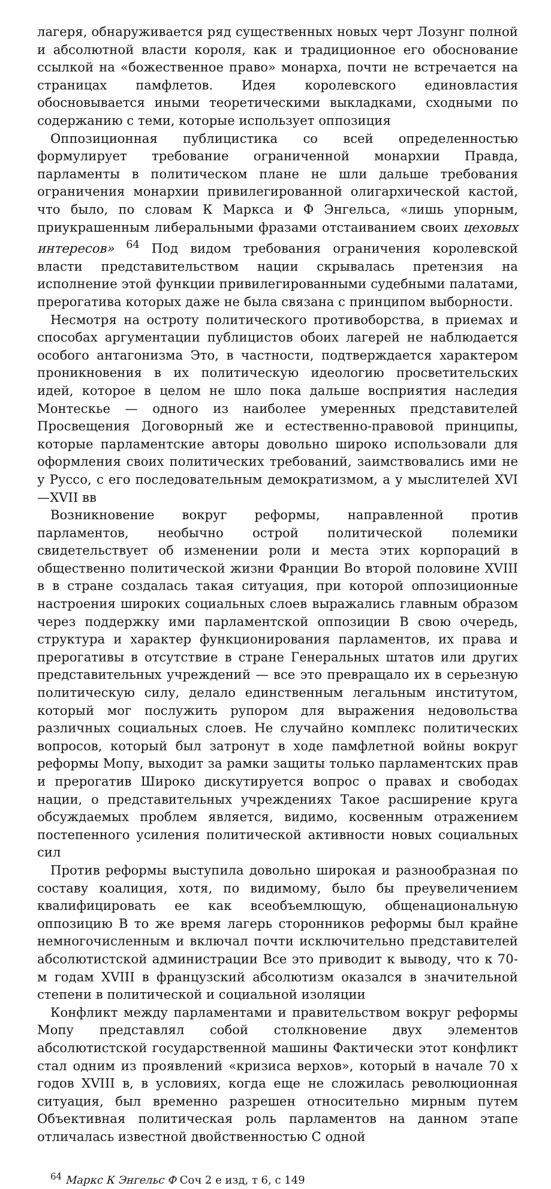лагеря, обнаруживается ряд существенных новых черт Лозунг полной и абсолютной власти короля, как и традиционное его обоснование ссылкой на «божественное право» монарха, почти не встречается на страницах памфлетов. Идея королевского единовластия обосновывается иными теоретическими выкладками, сходными по содержанию с теми, которые использует оппозиция
Оппозиционная публицистика со всей определенностью формулирует требование ограниченной монархии Правда, парламенты в политическом плане не шли дальше требования ограничения монархии привилегированной олигархической кастой, что было, по словам К Маркса и Ф Энгельса, «лишь упорным, приукрашенным либеральными фразами отстаиванием своих цеховых интересов» <sup>64</sup> Под видом требования ограничения королевской власти представительством нации скрывалась претензия на исполнение этой функции привилегированными судебными палатами, прерогатива которых даже не была связана с принципом выборности.
Несмотря на остроту политического противоборства, в приемах и способах аргументации публицистов обоих лагерей не наблюдается особого антагонизма Это, в частности, подтверждается характером проникновения в их политическую идеологию просветительских идей, которое в целом не шло пока дальше восприятия наследия Монтескье — одного из наиболее умеренных представителей Просвещения Договорный же и естественно-правовой принципы, которые парламентские авторы довольно широко использовали для оформления своих политических требований, заимствовались ими не у Руссо, с его последовательным демократизмом, а у мыслителей XVI—XVII вв
Возникновение вокруг реформы, направленной против парламентов, необычно острой политической полемики свидетельствует об изменении роли и места этих корпораций в общественно политической жизни Франции Во второй половине XVIII в в стране создалась такая ситуация, при которой оппозиционные настроения широких социальных слоев выражались главным образом через поддержку ими парламентской оппозиции В свою очередь, структура и характер функционирования парламентов, их права и прерогативы в отсутствие в стране Генеральных штатов или других представительных учреждений — все это превращало их в серьезную политическую силу, делало единственным легальным институтом, который мог послужить рупором для выражения недовольства различных социальных слоев. Не случайно комплекс политических вопросов, который был затронут в ходе памфлетной войны вокруг реформы Мопу, выходит за рамки защиты только парламентских прав и прерогатив Широко дискутируется вопрос о правах и свободах нации, о представительных учреждениях Такое расширение круга обсуждаемых проблем является, видимо, косвенным отражением постепенного усиления политической активности новых социальных сил
Против реформы выступила довольно широкая и разнообразная по составу коалиция, хотя, по видимому, было бы преувеличением квалифицировать ее как всеобъемлющую, общенациональную оппозицию В то же время лагерь сторонников реформы был крайне немногочисленным и включал почти исключительно представителей абсолютистской администрации Все это приводит к выводу, что к 70-м годам XVIII в французский абсолютизм оказался в значительной степени в политической и социальной изоляции
Конфликт между парламентами и правительством вокруг реформы Мопу представлял собой столкновение двух элементов абсолютистской государственной машины Фактически этот конфликт стал одним из проявлений «кризиса верхов», который в начале 70 х годов XVIII в, в условиях, когда еще не сложилась революционная ситуация, был временно разрешен относительно мирным путем Объективная политическая роль парламентов на данном этапе отличалась известной двойственностью С одной
<sup>64</sup> Маркс К Энгельс Ф Соч 2 е изд, т 6, с 149